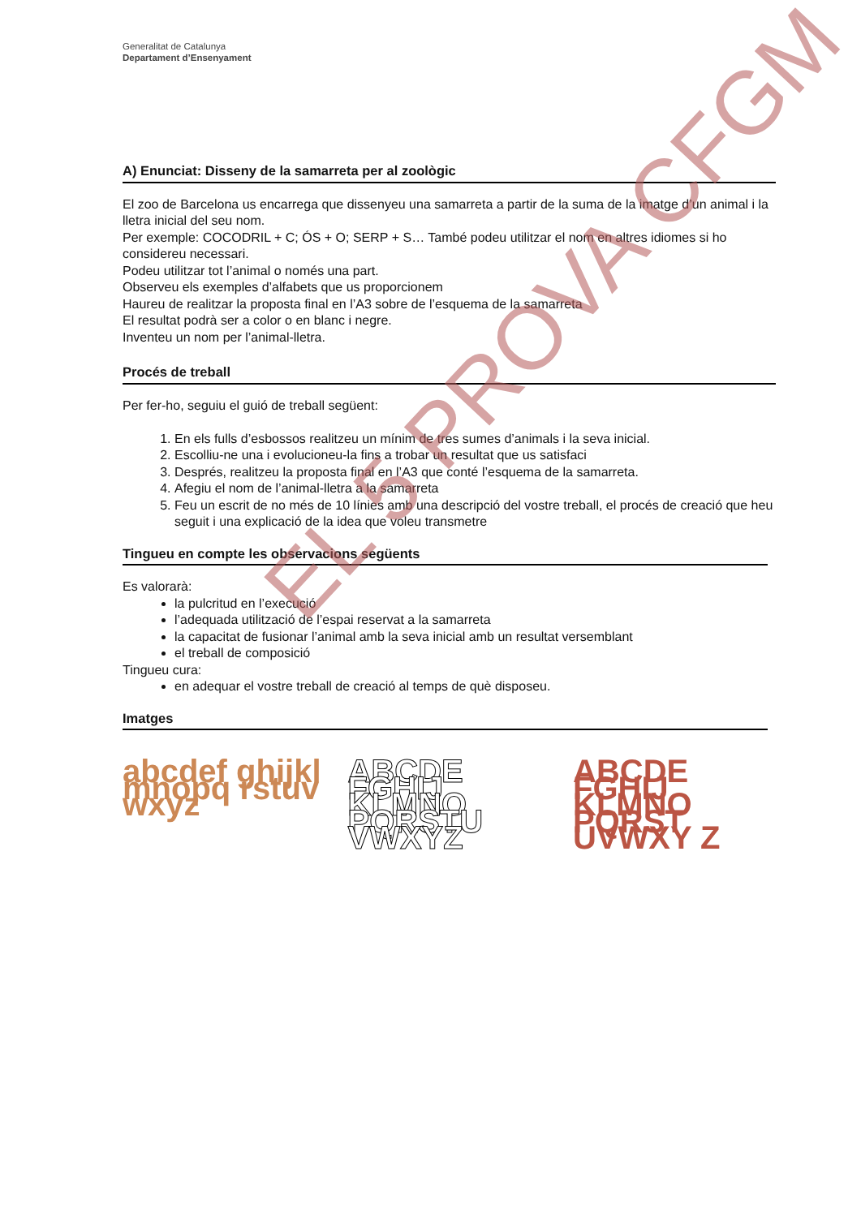Generalitat de Catalunya
Departament d’Ensenyament
A) Enunciat: Disseny de la samarreta per al zoològic
El zoo de Barcelona us encarrega que dissenyeu una samarreta a partir de la suma de la imatge d’un animal i la lletra inicial del seu nom.
Per exemple: COCODRIL + C; ÓS + O; SERP + S… També podeu utilitzar el nom en altres idiomes si ho considereu necessari.
Podeu utilitzar tot l’animal o només una part.
Observeu els exemples d’alfabets que us proporcionem
Haureu de realitzar la proposta final en l’A3 sobre de l’esquema de la samarreta
El resultat podrà ser a color o en blanc i negre.
Inventeu un nom per l’animal-lletra.
Procés de treball
Per fer-ho, seguiu el guió de treball següent:
1. En els fulls d’esbossos realitzeu un mínim de tres sumes d’animals i la seva inicial.
2. Escolliu-ne una i evolucioneu-la fins a trobar un resultat que us satisfaci
3. Després, realitzeu la proposta final en l’A3 que conté l’esquema de la samarreta.
4. Afegiu el nom de l’animal-lletra a la samarreta
5. Feu un escrit de no més de 10 línies amb una descripció del vostre treball, el procés de creació que heu seguit i una explicació de la idea que voleu transmetre
Tingueu en compte les observacions següents
Es valorarà:
la pulcritud en l’execució
l’adequada utilització de l’espai reservat a la samarreta
la capacitat de fusionar l’animal amb la seva inicial amb un resultat versemblant
el treball de composició
Tingueu cura:
en adequar el vostre treball de creació al temps de què disposeu.
Imatges
abcdef ghijkl mnopq rstuv wxyz
ABCDE FGHIJ KLMNO PQRSTU VWXYZ
ABCDE FGHIJ KLMNO PQRST UVWXY Z
EL 5 PROVA CFGM